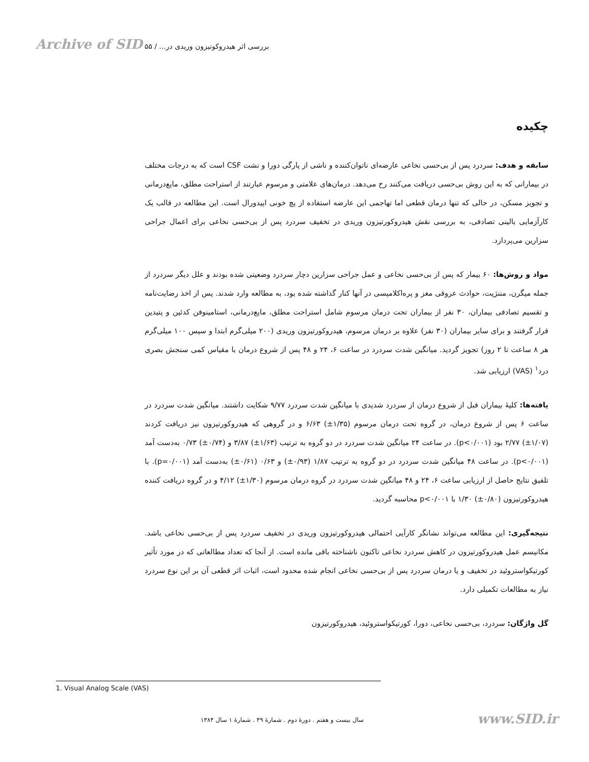Archive of SID ۵۵ / بررسی اثر هیدروکوتیزون وریدی در...
چکیده
سابقه و هدف: سردرد پس از بی‌حسی نخاعی عارضه‌ای ناتوان‌کننده و ناشی از پارگی دورا و نشت CSF است که به درجات مختلف در بیمارانی که به این روش بی‌حسی دریافت می‌کنند رخ می‌دهد. درمان‌های علامتی و مرسوم عبارتند از استراحت مطلق، مایع‌درمانی و تجویز مسکن، در حالی که تنها درمان قطعی اما تهاجمی این عارضه استفاده از پچ خونی اپیدورال است. این مطالعه در قالب یک کارآزمایی بالینی تصادفی، به بررسی نقش هیدروکورتیزون وریدی در تخفیف سردرد پس از بی‌حسی نخاعی برای اعمال جراحی سزارین می‌پردازد.
مواد و روش‌ها: ۶۰ بیمار که پس از بی‌حسی نخاعی و عمل جراحی سزارین دچار سردرد وضعیتی شده بودند و علل دیگر سردرد از جمله میگرن، مننژیت، حوادث عروقی مغز و پره‌اکلامپسی در آنها کنار گذاشته شده بود، به مطالعه وارد شدند. پس از اخذ رضایت‌نامه و تقسیم تصادفی بیماران، ۳۰ نفر از بیماران تحت درمان مرسوم شامل استراحت مطلق، مایع‌درمانی، استامینوفن کدئین و پتیدین قرار گرفتند و برای سایر بیماران (۳۰ نفر) علاوه بر درمان مرسوم، هیدروکورتیزون وریدی (۲۰۰ میلی‌گرم ابتدا و سپس ۱۰۰ میلی‌گرم هر ۸ ساعت تا ۲ روز) تجویز گردید. میانگین شدت سردرد در ساعت ۶، ۲۴ و ۴۸ پس از شروع درمان با مقیاس کمی سنجش بصری درد<sup>۱</sup> (VAS) ارزیابی شد.
یافته‌ها: کلیهٔ بیماران قبل از شروع درمان از سردرد شدیدی با میانگین شدت سردرد ۹/۷۷ شکایت داشتند. میانگین شدت سردرد در ساعت ۶ پس از شروع درمان، در گروه تحت درمان مرسوم (۱/۳۵±) ۶/۶۳ و در گروهی که هیدروکورتیزون نیز دریافت کردند (۱/۰۷±) ۲/۷۷ بود (p<۰/۰۰۱). در ساعت ۲۴ میانگین شدت سردرد در دو گروه به ترتیب (۱/۶۳±) ۳/۸۷ و (۰/۷۴±) ۰/۷۳ به‌دست آمد (p<۰/۰۰۱). در ساعت ۴۸ میانگین شدت سردرد در دو گروه به ترتیب ۱/۸۷ (۰/۹۳±) و ۰/۶۳ (۰/۶۱±) به‌دست آمد (p=۰/۰۰۱). با تلفیق نتایج حاصل از ارزیابی ساعت ۶، ۲۴ و ۴۸ میانگین شدت سردرد در گروه درمان مرسوم (۱/۳۰±) ۴/۱۲ و در گروه دریافت کننده هیدروکورتیزون (۰/۸۰±) ۱/۳۰ با p<۰/۰۰۱ محاسبه گردید.
نتیجه‌گیری: این مطالعه می‌تواند نشانگر کارآیی احتمالی هیدروکورتیزون وریدی در تخفیف سردرد پس از بی‌حسی نخاعی باشد. مکانیسم عمل هیدروکورتیزون در کاهش سردرد نخاعی تاکنون ناشناخته باقی مانده است. از آنجا که تعداد مطالعاتی که در مورد تأثیر کورتیکواستروئید در تخفیف و یا درمان سردرد پس از بی‌حسی نخاعی انجام شده محدود است، اثبات اثر قطعی آن بر این نوع سردرد نیاز به مطالعات تکمیلی دارد.
گل واژگان: سردرد، بی‌حسی نخاعی، دورا، کورتیکواستروئید، هیدروکورتیزون
1. Visual Analog Scale (VAS)
سال بیست و هفتم . دورهٔ دوم . شمارهٔ ۴۹ . شمارهٔ ۱ سال ۱۳۸۴ www.SID.ir